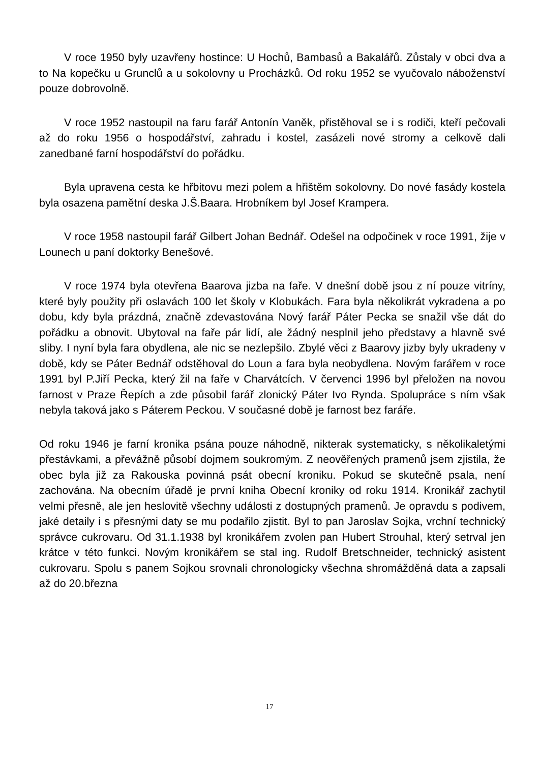V roce 1950 byly uzavřeny hostince: U Hochů, Bambasů a Bakalářů. Zůstaly v obci dva a to Na kopečku u Grunclů a u sokolovny u Procházků. Od roku 1952 se vyučovalo náboženství pouze dobrovolně.
V roce 1952 nastoupil na faru farář Antonín Vaněk, přistěhoval se i s rodiči, kteří pečovali až do roku 1956 o hospodářství, zahradu i kostel, zasázeli nové stromy a celkově dali zanedbané farní hospodářství do pořádku.
Byla upravena cesta ke hřbitovu mezi polem a hřištěm sokolovny. Do nové fasády kostela byla osazena pamětní deska J.Š.Baara. Hrobníkem byl Josef Krampera.
V roce 1958 nastoupil farář Gilbert Johan Bednář. Odešel na odpočinek v roce 1991, žije v Lounech u paní doktorky Benešové.
V roce 1974 byla otevřena Baarova jizba na faře. V dnešní době jsou z ní pouze vitríny, které byly použity při oslavách 100 let školy v Klobukách. Fara byla několikrát vykradena a po dobu, kdy byla prázdná, značně zdevastována Nový farář Páter Pecka se snažil vše dát do pořádku a obnovit. Ubytoval na faře pár lidí, ale žádný nesplnil jeho představy a hlavně své sliby. I nyní byla fara obydlena, ale nic se nezlepšilo. Zbylé věci z Baarovy jizby byly ukradeny v době, kdy se Páter Bednář odstěhoval do Loun a fara byla neobydlena. Novým farářem v roce 1991 byl P.Jiří Pecka, který žil na faře v Charvátcích. V červenci 1996 byl přeložen na novou farnost v Praze Řepích a zde působil farář zlonický Páter Ivo Rynda. Spolupráce s ním však nebyla taková jako s Páterem Peckou. V současné době je farnost bez faráře.
Od roku 1946 je farní kronika psána pouze náhodně, nikterak systematicky, s několikaletými přestávkami, a převážně působí dojmem soukromým. Z neověřených pramenů jsem zjistila, že obec byla již za Rakouska povinná psát obecní kroniku. Pokud se skutečně psala, není zachována. Na obecním úřadě je první kniha Obecní kroniky od roku 1914. Kronikář zachytil velmi přesně, ale jen heslovitě všechny události z dostupných pramenů. Je opravdu s podivem, jaké detaily i s přesnými daty se mu podařilo zjistit. Byl to pan Jaroslav Sojka, vrchní technický správce cukrovaru. Od 31.1.1938 byl kronikářem zvolen pan Hubert Strouhal, který setrval jen krátce v této funkci. Novým kronikářem se stal ing. Rudolf Bretschneider, technický asistent cukrovaru. Spolu s panem Sojkou srovnali chronologicky všechna shromážděná data a zapsali až do 20.března
17